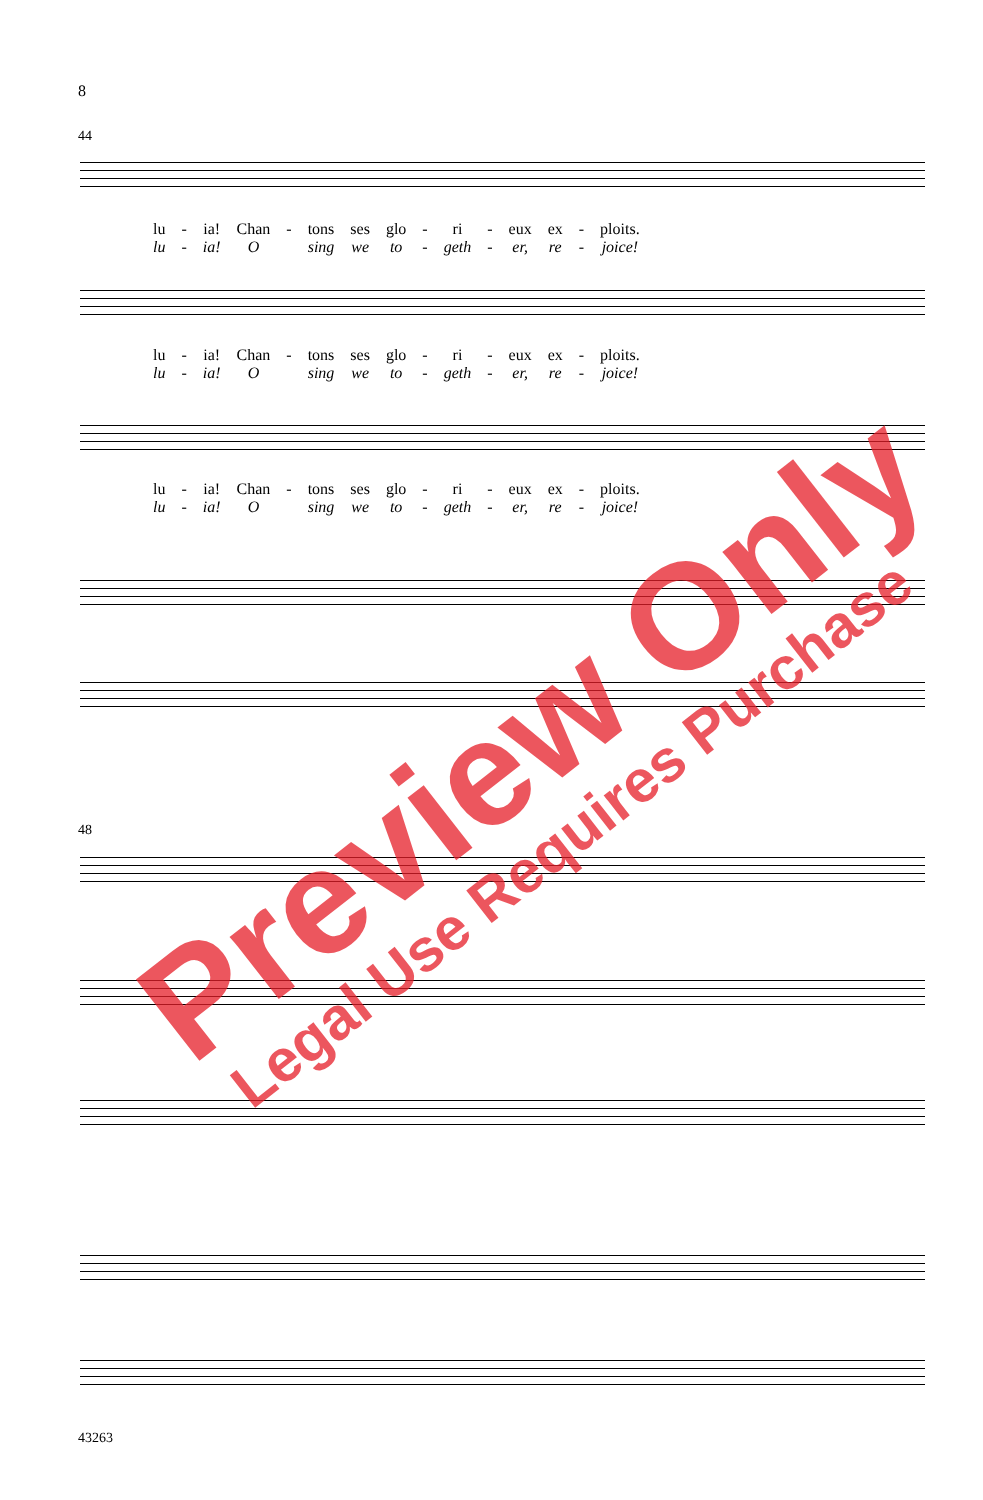8
44
| lu | - | ia! | Chan | - | tons | ses | glo | - | ri | - | eux | ex | - | ploits. |
| lu | - | ia! | O | | sing | we | to | - | geth | - | er, | re | - | joice! |
| lu | - | ia! | Chan | - | tons | ses | glo | - | ri | - | eux | ex | - | ploits. |
| lu | - | ia! | O | | sing | we | to | - | geth | - | er, | re | - | joice! |
| lu | - | ia! | Chan | - | tons | ses | glo | - | ri | - | eux | ex | - | ploits. |
| lu | - | ia! | O | | sing | we | to | - | geth | - | er, | re | - | joice! |
48
43263
Preview Only
Legal Use Requires Purchase